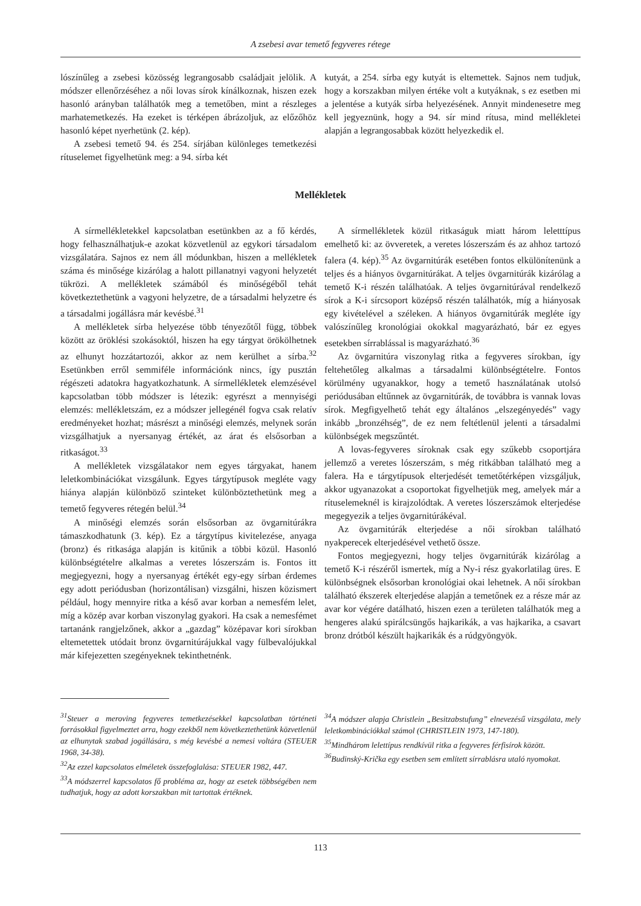A zsebesi avar temető fegyveres rétege
lószínűleg a zsebesi közösség legrangosabb családjait jelölik. A módszer ellenőrzéséhez a női lovas sírok kínálkoznak, hiszen ezek hasonló arányban találhatók meg a temetőben, mint a részleges marhatemetkezés. Ha ezeket is térképen ábrázoljuk, az előzőhöz hasonló képet nyerhetünk (2. kép).
A zsebesi temető 94. és 254. sírjában különleges temetkezési rítuselemet figyelhetünk meg: a 94. sírba két
kutyát, a 254. sírba egy kutyát is eltemettek. Sajnos nem tudjuk, hogy a korszakban milyen értéke volt a kutyáknak, s ez esetben mi a jelentése a kutyák sírba helyezésének. Annyit mindenesetre meg kell jegyeznünk, hogy a 94. sír mind rítusa, mind mellékletei alapján a legrangosabbak között helyezkedik el.
Mellékletek
A sírmellékletekkel kapcsolatban esetünkben az a fő kérdés, hogy felhasználhatjuk-e azokat közvetlenül az egykori társadalom vizsgálatára. Sajnos ez nem áll módunkban, hiszen a mellékletek száma és minősége kizárólag a halott pillanatnyi vagyoni helyzetét tükrözi. A mellékletek számából és minőségéből tehát következtethetünk a vagyoni helyzetre, de a társadalmi helyzetre és a társadalmi jogállásra már kevésbé.<sup>31</sup>
A mellékletek sírba helyezése több tényezőtől függ, többek között az öröklési szokásoktól, hiszen ha egy tárgyat örökölhetnek az elhunyt hozzátartozói, akkor az nem kerülhet a sírba.<sup>32</sup> Esetünkben erről semmiféle információnk nincs, így pusztán régészeti adatokra hagyatkozhatunk. A sírmellékletek elemzésével kapcsolatban több módszer is létezik: egyrészt a mennyiségi elemzés: mellékletszám, ez a módszer jellegénél fogva csak relatív eredményeket hozhat; másrészt a minőségi elemzés, melynek során vizsgálhatjuk a nyersanyag értékét, az árat és elsősorban a ritkaságot.<sup>33</sup>
A mellékletek vizsgálatakor nem egyes tárgyakat, hanem leletkombinációkat vizsgálunk. Egyes tárgytípusok megléte vagy hiánya alapján különböző szinteket különböztethetünk meg a temető fegyveres rétegén belül.<sup>34</sup>
A minőségi elemzés során elsősorban az övgarnitúrákra támaszkodhatunk (3. kép). Ez a tárgytípus kivitelezése, anyaga (bronz) és ritkasága alapján is kitűnik a többi közül. Hasonló különbségtételre alkalmas a veretes lószerszám is. Fontos itt megjegyezni, hogy a nyersanyag értékét egy-egy sírban érdemes egy adott periódusban (horizontálisan) vizsgálni, hiszen közismert például, hogy mennyire ritka a késő avar korban a nemesfém lelet, míg a közép avar korban viszonylag gyakori. Ha csak a nemesfémet tartanánk rangjelzőnek, akkor a „gazdag” középavar kori sírokban eltemetettek utódait bronz övgarnitúrájukkal vagy fülbevalójukkal már kifejezetten szegényeknek tekinthetnénk.
<sup>31</sup> Steuer a meroving fegyveres temetkezésekkel kapcsolatban történeti forrásokkal figyelmeztet arra, hogy ezekből nem következtethetünk közvetlenül az elhunytak szabad jogállására, s még kevésbé a nemesi voltára (STEUER 1968, 34-38).
<sup>32</sup> Az ezzel kapcsolatos elméletek összefoglalása: STEUER 1982, 447.
<sup>33</sup> A módszerrel kapcsolatos fő probléma az, hogy az esetek többségében nem tudhatjuk, hogy az adott korszakban mit tartottak értéknek.
A sírmellékletek közül ritkaságuk miatt három leletttípus emelhető ki: az övveretek, a veretes lószerszám és az ahhoz tartozó falera (4. kép).<sup>35</sup> Az övgarnitúrák esetében fontos elkülönítenünk a teljes és a hiányos övgarnitúrákat. A teljes övgarnitúrák kizárólag a temető K-i részén találhatóak. A teljes övgarnitúrával rendelkező sírok a K-i sírcsoport középső részén találhatók, míg a hiányosak egy kivételével a széleken. A hiányos övgarnitúrák megléte így valószínűleg kronológiai okokkal magyarázható, bár ez egyes esetekben sírrablással is magyarázható.<sup>36</sup>
Az övgarnitúra viszonylag ritka a fegyveres sírokban, így feltehetőleg alkalmas a társadalmi különbségtételre. Fontos körülmény ugyanakkor, hogy a temető használatának utolsó periódusában eltűnnek az övgarnitúrák, de továbbra is vannak lovas sírok. Megfigyelhető tehát egy általános „elszegényedés” vagy inkább „bronzéhség”, de ez nem feltétlenül jelenti a társadalmi különbségek megszűntét.
A lovas-fegyveres síroknak csak egy szűkebb csoportjára jellemző a veretes lószerszám, s még ritkábban található meg a falera. Ha e tárgytípusok elterjedését temetőtérképen vizsgáljuk, akkor ugyanazokat a csoportokat figyelhetjük meg, amelyek már a rítuselemeknél is kirajzolódtak. A veretes lószerszámok elterjedése megegyezik a teljes övgarnitúrákéval.
Az övgarnitúrák elterjedése a női sírokban található nyakperecek elterjedésével vethető össze.
Fontos megjegyezni, hogy teljes övgarnitúrák kizárólag a temető K-i részéről ismertek, míg a Ny-i rész gyakorlatilag üres. E különbségnek elsősorban kronológiai okai lehetnek. A női sírokban található ékszerek elterjedése alapján a temetőnek ez a része már az avar kor végére datálható, hiszen ezen a területen találhatók meg a hengeres alakú spirálcsüngős hajkarikák, a vas hajkarika, a csavart bronz drótból készült hajkarikák és a rúdgyöngyök.
<sup>34</sup> A módszer alapja Christlein „Besitzabstufung” elnevezésű vizsgálata, mely leletkombinációkkal számol (CHRISTLEIN 1973, 147-180).
<sup>35</sup> Mindhárom lelettípus rendkívül ritka a fegyveres férfisírok között.
<sup>36</sup> Budinský-Krička egy esetben sem említett sírrablásra utaló nyomokat.
113